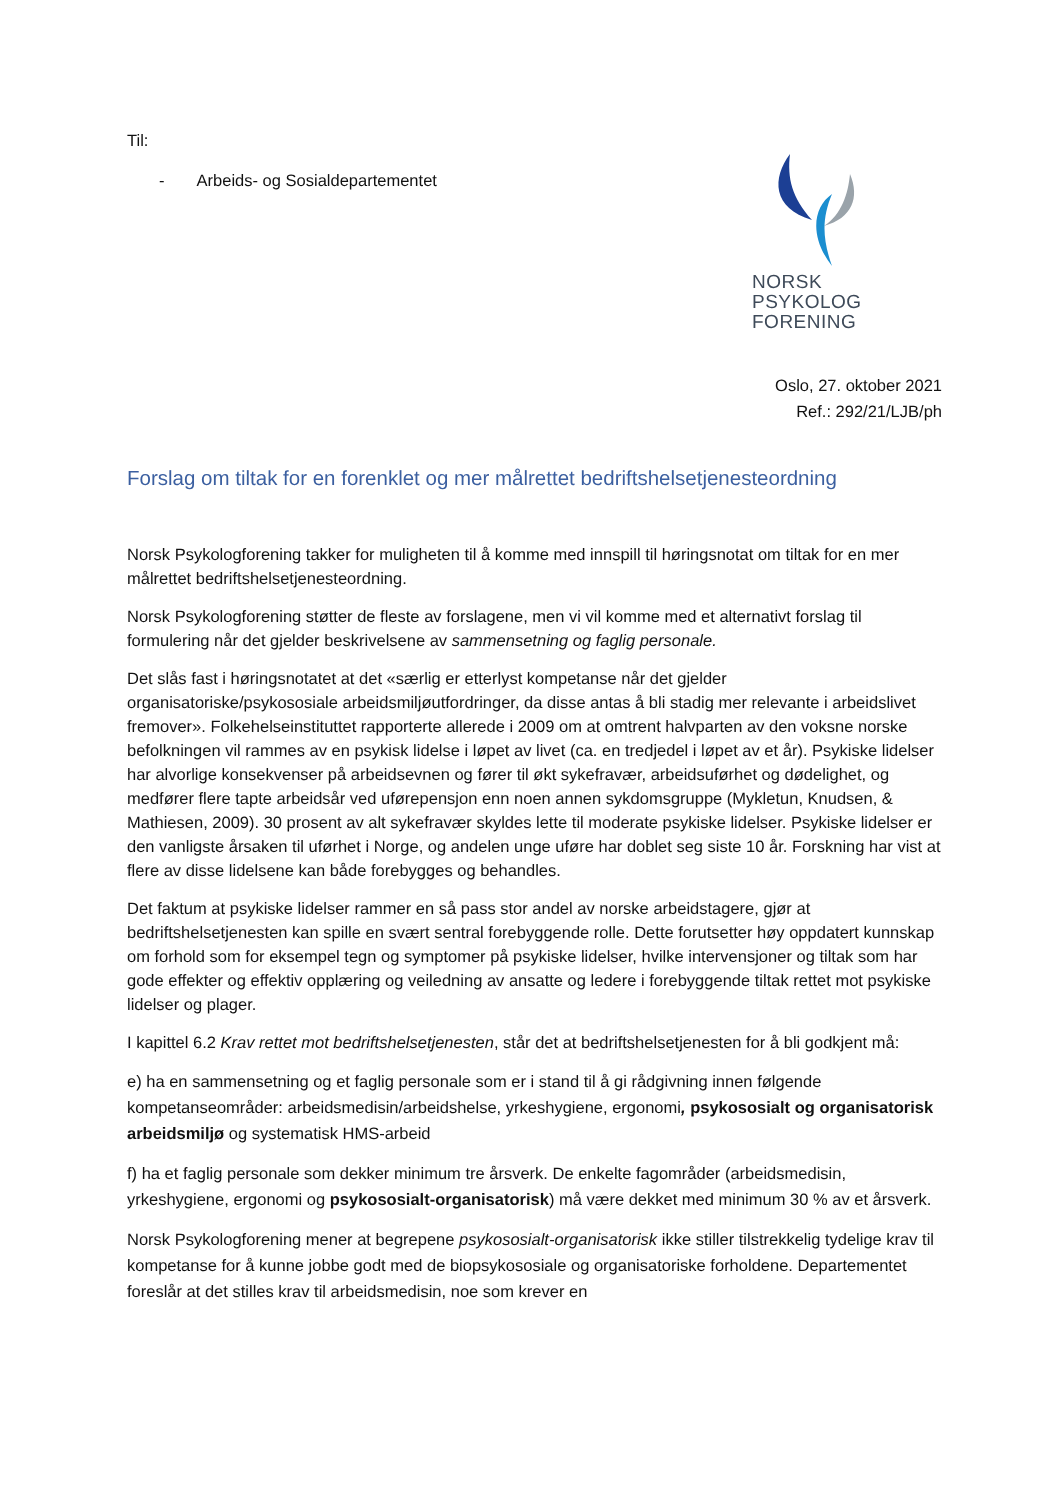Til:
- Arbeids- og Sosialdepartementet
NORSK
PSYKOLOG
FORENING
Oslo, 27. oktober 2021
Ref.: 292/21/LJB/ph
Forslag om tiltak for en forenklet og mer målrettet bedriftshelsetjenesteordning
Norsk Psykologforening takker for muligheten til å komme med innspill til høringsnotat om tiltak for en mer målrettet bedriftshelsetjenesteordning.
Norsk Psykologforening støtter de fleste av forslagene, men vi vil komme med et alternativt forslag til formulering når det gjelder beskrivelsene av sammensetning og faglig personale.
Det slås fast i høringsnotatet at det «særlig er etterlyst kompetanse når det gjelder organisatoriske/psykososiale arbeidsmiljøutfordringer, da disse antas å bli stadig mer relevante i arbeidslivet fremover». Folkehelseinstituttet rapporterte allerede i 2009 om at omtrent halvparten av den voksne norske befolkningen vil rammes av en psykisk lidelse i løpet av livet (ca. en tredjedel i løpet av et år). Psykiske lidelser har alvorlige konsekvenser på arbeidsevnen og fører til økt sykefravær, arbeidsuførhet og dødelighet, og medfører flere tapte arbeidsår ved uførepensjon enn noen annen sykdomsgruppe (Mykletun, Knudsen, & Mathiesen, 2009). 30 prosent av alt sykefravær skyldes lette til moderate psykiske lidelser. Psykiske lidelser er den vanligste årsaken til uførhet i Norge, og andelen unge uføre har doblet seg siste 10 år. Forskning har vist at flere av disse lidelsene kan både forebygges og behandles.
Det faktum at psykiske lidelser rammer en så pass stor andel av norske arbeidstagere, gjør at bedriftshelsetjenesten kan spille en svært sentral forebyggende rolle. Dette forutsetter høy oppdatert kunnskap om forhold som for eksempel tegn og symptomer på psykiske lidelser, hvilke intervensjoner og tiltak som har gode effekter og effektiv opplæring og veiledning av ansatte og ledere i forebyggende tiltak rettet mot psykiske lidelser og plager.
I kapittel 6.2 Krav rettet mot bedriftshelsetjenesten, står det at bedriftshelsetjenesten for å bli godkjent må:
e) ha en sammensetning og et faglig personale som er i stand til å gi rådgivning innen følgende kompetanseområder: arbeidsmedisin/arbeidshelse, yrkeshygiene, ergonomi, psykososialt og organisatorisk arbeidsmiljø og systematisk HMS-arbeid
f) ha et faglig personale som dekker minimum tre årsverk. De enkelte fagområder (arbeidsmedisin, yrkeshygiene, ergonomi og psykososialt-organisatorisk) må være dekket med minimum 30 % av et årsverk.
Norsk Psykologforening mener at begrepene psykososialt-organisatorisk ikke stiller tilstrekkelig tydelige krav til kompetanse for å kunne jobbe godt med de biopsykososiale og organisatoriske forholdene. Departementet foreslår at det stilles krav til arbeidsmedisin, noe som krever en